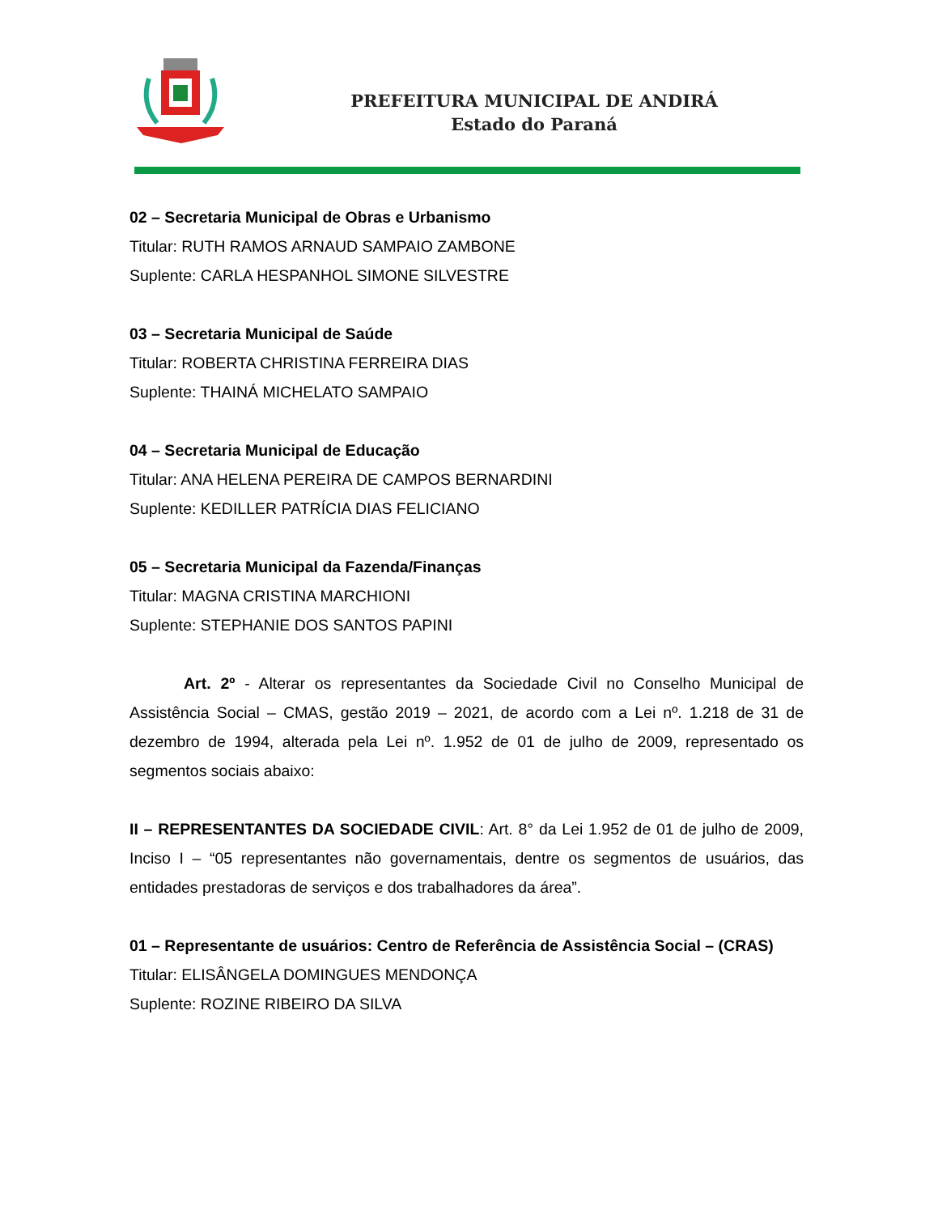PREFEITURA MUNICIPAL DE ANDIRÁ
Estado do Paraná
02 – Secretaria Municipal de Obras e Urbanismo
Titular: RUTH RAMOS ARNAUD SAMPAIO ZAMBONE
Suplente: CARLA HESPANHOL SIMONE SILVESTRE
03 – Secretaria Municipal de Saúde
Titular: ROBERTA CHRISTINA FERREIRA DIAS
Suplente: THAINÁ MICHELATO SAMPAIO
04 – Secretaria Municipal de Educação
Titular: ANA HELENA PEREIRA DE CAMPOS BERNARDINI
Suplente: KEDILLER PATRÍCIA DIAS FELICIANO
05 – Secretaria Municipal da Fazenda/Finanças
Titular: MAGNA CRISTINA MARCHIONI
Suplente: STEPHANIE DOS SANTOS PAPINI
Art. 2º - Alterar os representantes da Sociedade Civil no Conselho Municipal de Assistência Social – CMAS, gestão 2019 – 2021, de acordo com a Lei nº. 1.218 de 31 de dezembro de 1994, alterada pela Lei nº. 1.952 de 01 de julho de 2009, representado os segmentos sociais abaixo:
II – REPRESENTANTES DA SOCIEDADE CIVIL: Art. 8° da Lei 1.952 de 01 de julho de 2009, Inciso I – “05 representantes não governamentais, dentre os segmentos de usuários, das entidades prestadoras de serviços e dos trabalhadores da área”.
01 – Representante de usuários: Centro de Referência de Assistência Social – (CRAS)
Titular: ELISÂNGELA DOMINGUES MENDONÇA
Suplente: ROZINE RIBEIRO DA SILVA